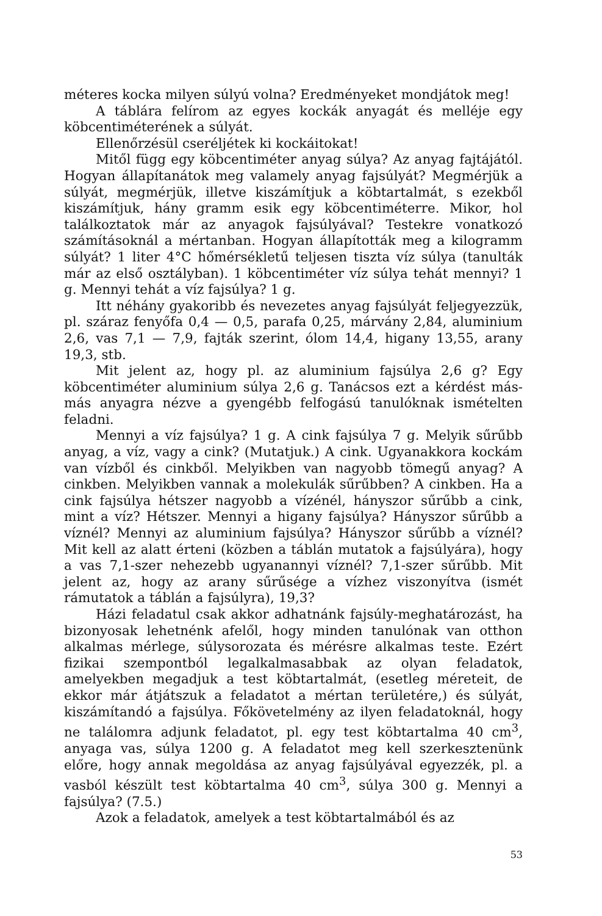méteres kocka milyen súlyú volna? Eredményeket mondjátok meg!
A táblára felírom az egyes kockák anyagát és melléje egy köbcentiméterének a súlyát.
Ellenőrzésül cseréljétek ki kockáitokat!
Mitől függ egy köbcentiméter anyag súlya? Az anyag fajtájától. Hogyan állapítanátok meg valamely anyag fajsúlyát? Megmérjük a súlyát, megmérjük, illetve kiszámítjuk a köbtartalmát, s ezekből kiszámítjuk, hány gramm esik egy köbcentiméterre. Mikor, hol találkoztatok már az anyagok fajsúlyával? Testekre vonatkozó számításoknál a mértanban. Hogyan állapították meg a kilogramm súlyát? 1 liter 4°C hőmérsékletű teljesen tiszta víz súlya (tanulták már az első osztályban). 1 köbcentiméter víz súlya tehát mennyi? 1 g. Mennyi tehát a víz fajsúlya? 1 g.
Itt néhány gyakoribb és nevezetes anyag fajsúlyát feljegyezzük, pl. száraz fenyőfa 0,4 — 0,5, parafa 0,25, márvány 2,84, aluminium 2,6, vas 7,1 — 7,9, fajták szerint, ólom 14,4, higany 13,55, arany 19,3, stb.
Mit jelent az, hogy pl. az aluminium fajsúlya 2,6 g? Egy köbcentiméter aluminium súlya 2,6 g. Tanácsos ezt a kérdést más-más anyagra nézve a gyengébb felfogású tanulóknak ismételten feladni.
Mennyi a víz fajsúlya? 1 g. A cink fajsúlya 7 g. Melyik sűrűbb anyag, a víz, vagy a cink? (Mutatjuk.) A cink. Ugyanakkora kockám van vízből és cinkből. Melyikben van nagyobb tömegű anyag? A cinkben. Melyikben vannak a molekulák sűrűbben? A cinkben. Ha a cink fajsúlya hétszer nagyobb a vízénél, hányszor sűrűbb a cink, mint a víz? Hétszer. Mennyi a higany fajsúlya? Hányszor sűrűbb a víznél? Mennyi az aluminium fajsúlya? Hányszor sűrűbb a víznél? Mit kell az alatt érteni (közben a táblán mutatok a fajsúlyára), hogy a vas 7,1-szer nehezebb ugyanannyi víznél? 7,1-szer sűrűbb. Mit jelent az, hogy az arany sűrűsége a vízhez viszonyítva (ismét rámutatok a táblán a fajsúlyra), 19,3?
Házi feladatul csak akkor adhatnánk fajsúly-meghatározást, ha bizonyosak lehetnénk afelől, hogy minden tanulónak van otthon alkalmas mérlege, súlysorozata és mérésre alkalmas teste. Ezért fizikai szempontból legalkalmasabbak az olyan feladatok, amelyekben megadjuk a test köbtartalmát, (esetleg méreteit, de ekkor már átjátszuk a feladatot a mértan területére,) és súlyát, kiszámítandó a fajsúlya. Főkövetelmény az ilyen feladatoknál, hogy ne találomra adjunk feladatot, pl. egy test köbtartalma 40 cm<sup>3</sup>, anyaga vas, súlya 1200 g. A feladatot meg kell szerkesztenünk előre, hogy annak megoldása az anyag fajsúlyával egyezzék, pl. a vasból készült test köbtartalma 40 cm<sup>3</sup>, súlya 300 g. Mennyi a fajsúlya? (7.5.)
Azok a feladatok, amelyek a test köbtartalmából és az
53